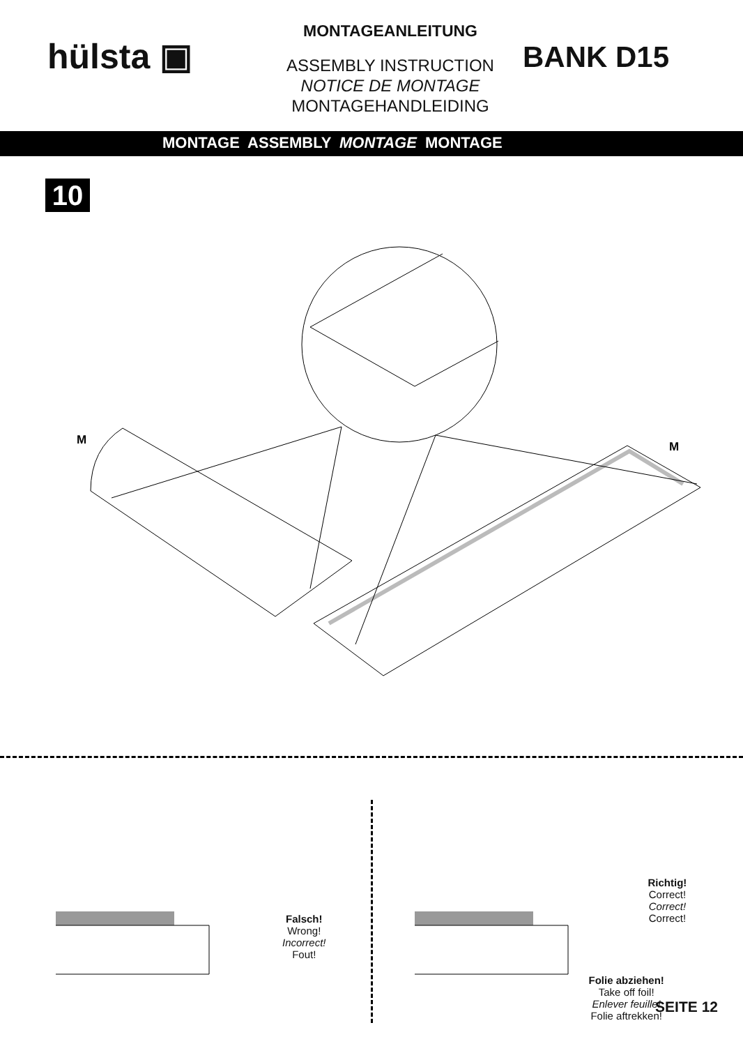hülsta ▣
MONTAGEANLEITUNG
ASSEMBLY INSTRUCTION
NOTICE DE MONTAGE
MONTAGEHANDLEIDING
BANK D15
MONTAGE ASSEMBLY MONTAGE MONTAGE
10
M
M
Falsch!
Wrong!
Incorrect!
Fout!
Richtig!
Correct!
Correct!
Correct!
Folie abziehen!
Take off foil!
Enlever feuille!
Folie aftrekken!
SEITE 12